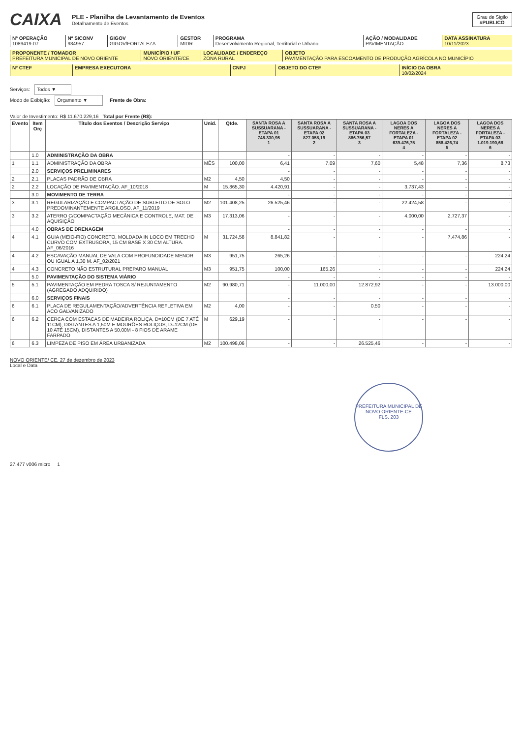CAIXA
PLE - Planilha de Levantamento de Eventos
Detalhamento de Eventos
Grau de Sigilo
#PUBLICO
| Nº OPERAÇÃO 1089419-07 | Nº SICONV 934957 | GIGOV GIGOV/FORTALEZA | GESTOR MIDR | PROGRAMA Desenvolvimento Regional, Territorial e Urbano | AÇÃO / MODALIDADE PAVIMENTAÇÃO | DATA ASSINATURA 10/11/2023 |
| PROPONENTE / TOMADOR PREFEITURA MUNICIPAL DE NOVO ORIENTE | MUNICÍPIO / UF NOVO ORIENTE/CE | LOCALIDADE / ENDEREÇO ZONA RURAL | OBJETO PAVIMENTAÇÃO PARA ESCOAMENTO DE PRODUÇÃO AGRÍCOLA NO MUNICÍPIO |
| Nº CTEF | EMPRESA EXECUTORA | CNPJ | OBJETO DO CTEF | INÍCIO DA OBRA 10/02/2024 |
Serviços: Todos ▼
Modo de Exibição: Orçamento ▼ Frente de Obra:
Valor de Investimento: R$ 11.670.229,16 Total por Frente (R$):
| Evento | Item Orç | Título dos Eventos / Descrição Serviço | Unid. | Qtde. | SANTA ROSA A SUSSUARANA - ETAPA 01 748.330,95 1 | SANTA ROSA A SUSSUARANA - ETAPA 02 827.058,19 2 | SANTA ROSA A SUSSUARANA - ETAPA 03 886.756,57 3 | LAGOA DOS NERES A FORTALEZA - ETAPA 01 639.476,75 4 | LAGOA DOS NERES A FORTALEZA - ETAPA 02 858.426,74 5 | LAGOA DOS NERES A FORTALEZA - ETAPA 03 1.019.190,68 6 |
| --- | --- | --- | --- | --- | --- | --- | --- | --- | --- | --- |
| | 1.0 | ADMINISTRAÇÃO DA OBRA | | | - | - | - | - | - | - |
| 1 | 1.1 | ADMINISTRAÇÃO DA OBRA | MÊS | 100,00 | 6,41 | 7,09 | 7,60 | 5,48 | 7,36 | 8,73 |
| | 2.0 | SERVIÇOS PRELIMINARES | | | - | - | - | - | - | - |
| 2 | 2.1 | PLACAS PADRÃO DE OBRA | M2 | 4,50 | 4,50 | - | - | - | - | - |
| 2 | 2.2 | LOCAÇÃO DE PAVIMENTAÇÃO. AF_10/2018 | M | 15.865,30 | 4.420,91 | - | - | 3.737,43 | - | - |
| | 3.0 | MOVIMENTO DE TERRA | | | - | - | - | - | - | - |
| 3 | 3.1 | REGULARIZAÇÃO E COMPACTAÇÃO DE SUBLEITO DE SOLO PREDOMINANTEMENTE ARGILOSO. AF_11/2019 | M2 | 101.408,25 | 26.525,46 | - | - | 22.424,58 | - | - |
| 3 | 3.2 | ATERRO C/COMPACTAÇÃO MECÂNICA E CONTROLE, MAT. DE AQUISIÇÃO | M3 | 17.313,06 | - | - | - | 4.000,00 | 2.727,37 | - |
| | 4.0 | OBRAS DE DRENAGEM | | | - | - | - | - | - | - |
| 4 | 4.1 | GUIA (MEIO-FIO) CONCRETO, MOLDADA IN LOCO EM TRECHO CURVO COM EXTRUSORA, 15 CM BASE X 30 CM ALTURA. AF_06/2016 | M | 31.724,58 | 8.841,82 | - | - | - | 7.474,86 | - |
| 4 | 4.2 | ESCAVAÇÃO MANUAL DE VALA COM PROFUNDIDADE MENOR OU IGUAL A 1,30 M. AF_02/2021 | M3 | 951,75 | 265,26 | - | - | - | - | 224,24 |
| 4 | 4.3 | CONCRETO NÃO ESTRUTURAL PREPARO MANUAL | M3 | 951,75 | 100,00 | 165,26 | - | - | - | 224,24 |
| | 5.0 | PAVIMENTAÇÃO DO SISTEMA VIÁRIO | | | - | - | - | - | - | - |
| 5 | 5.1 | PAVIMENTAÇÃO EM PEDRA TOSCA S/ REJUNTAMENTO (AGREGADO ADQUIRIDO) | M2 | 90.980,71 | - | 11.000,00 | 12.872,92 | - | - | 13.000,00 |
| | 6.0 | SERVIÇOS FINAIS | | | - | - | - | - | - | - |
| 6 | 6.1 | PLACA DE REGULAMENTAÇÃO/ADVERTÊNCIA REFLETIVA EM ACO GALVANIZADO | M2 | 4,00 | - | - | 0,50 | - | - | - |
| 6 | 6.2 | CERCA COM ESTACAS DE MADEIRA ROLIÇA, D=10CM (DE 7 ATÉ 11CM), DISTANTES A 1,50M E MOURÕES ROLIÇOS, D=12CM (DE 10 ATÉ 15CM), DISTANTES A 50,00M - 8 FIOS DE ARAME FARPADO | M | 629,19 | - | - | - | - | - | - |
| 6 | 6.3 | LIMPEZA DE PISO EM ÁREA URBANIZADA | M2 | 100.498,06 | - | - | 26.525,46 | - | - | - |
NOVO ORIENTE/ CE, 27 de dezembro de 2023
Local e Data
PREFEITURA MUNICIPAL DE NOVO ORIENTE-CE
FLS. 203
27.477 v006 micro 1